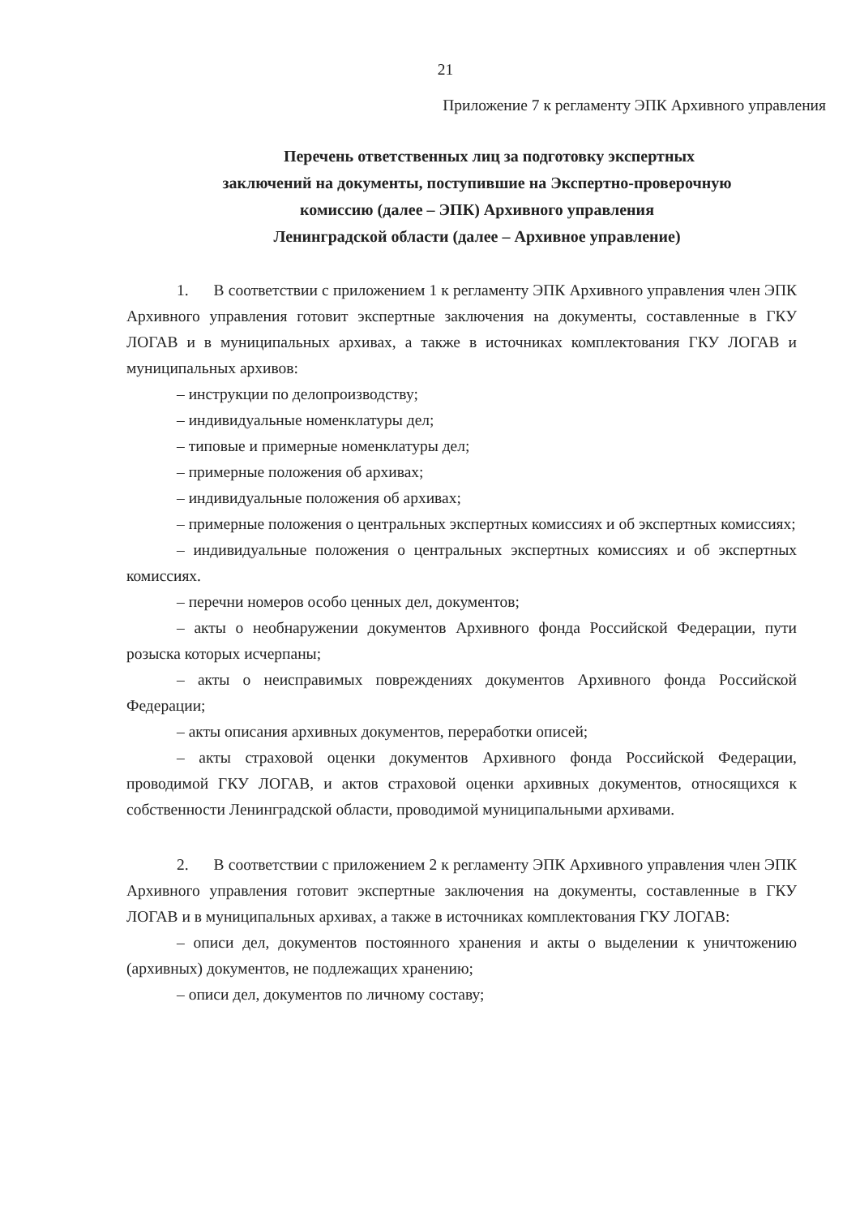21
Приложение 7 к регламенту ЭПК Архивного управления
Перечень ответственных лиц за подготовку экспертных
заключений на документы, поступившие на Экспертно-проверочную
комиссию (далее – ЭПК) Архивного управления
Ленинградской области (далее – Архивное управление)
1. В соответствии с приложением 1 к регламенту ЭПК Архивного управления член ЭПК Архивного управления готовит экспертные заключения на документы, составленные в ГКУ ЛОГАВ и в муниципальных архивах, а также в источниках комплектования ГКУ ЛОГАВ и муниципальных архивов:
– инструкции по делопроизводству;
– индивидуальные номенклатуры дел;
– типовые и примерные номенклатуры дел;
– примерные положения об архивах;
– индивидуальные положения об архивах;
– примерные положения о центральных экспертных комиссиях и об экспертных комиссиях;
– индивидуальные положения о центральных экспертных комиссиях и об экспертных комиссиях.
– перечни номеров особо ценных дел, документов;
– акты о необнаружении документов Архивного фонда Российской Федерации, пути розыска которых исчерпаны;
– акты о неисправимых повреждениях документов Архивного фонда Российской Федерации;
– акты описания архивных документов, переработки описей;
– акты страховой оценки документов Архивного фонда Российской Федерации, проводимой ГКУ ЛОГАВ, и актов страховой оценки архивных документов, относящихся к собственности Ленинградской области, проводимой муниципальными архивами.
2. В соответствии с приложением 2 к регламенту ЭПК Архивного управления член ЭПК Архивного управления готовит экспертные заключения на документы, составленные в ГКУ ЛОГАВ и в муниципальных архивах, а также в источниках комплектования ГКУ ЛОГАВ:
– описи дел, документов постоянного хранения и акты о выделении к уничтожению (архивных) документов, не подлежащих хранению;
– описи дел, документов по личному составу;